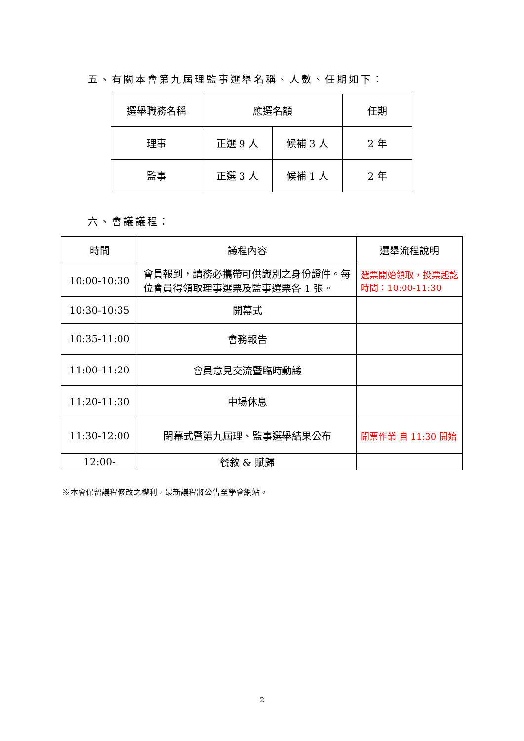五、有關本會第九屆理監事選舉名稱、人數、任期如下：
| 選舉職務名稱 | 應選名額 | | 任期 |
| --- | --- | --- | --- |
| 理事 | 正選 9 人 | 候補 3 人 | 2 年 |
| 監事 | 正選 3 人 | 候補 1 人 | 2 年 |
六、會議議程：
| 時間 | 議程內容 | 選舉流程說明 |
| --- | --- | --- |
| 10:00-10:30 | 會員報到，請務必攜帶可供識別之身份證件。每位會員得領取理事選票及監事選票各 1 張。 | 選票開始領取，投票起訖時間：10:00-11:30 |
| 10:30-10:35 | 開幕式 | |
| 10:35-11:00 | 會務報告 | |
| 11:00-11:20 | 會員意見交流暨臨時動議 | |
| 11:20-11:30 | 中場休息 | |
| 11:30-12:00 | 閉幕式暨第九屆理、監事選舉結果公布 | 開票作業 自 11:30 開始 |
| 12:00- | 餐敘 & 賦歸 | |
※本會保留議程修改之權利，最新議程將公告至學會網站。
2